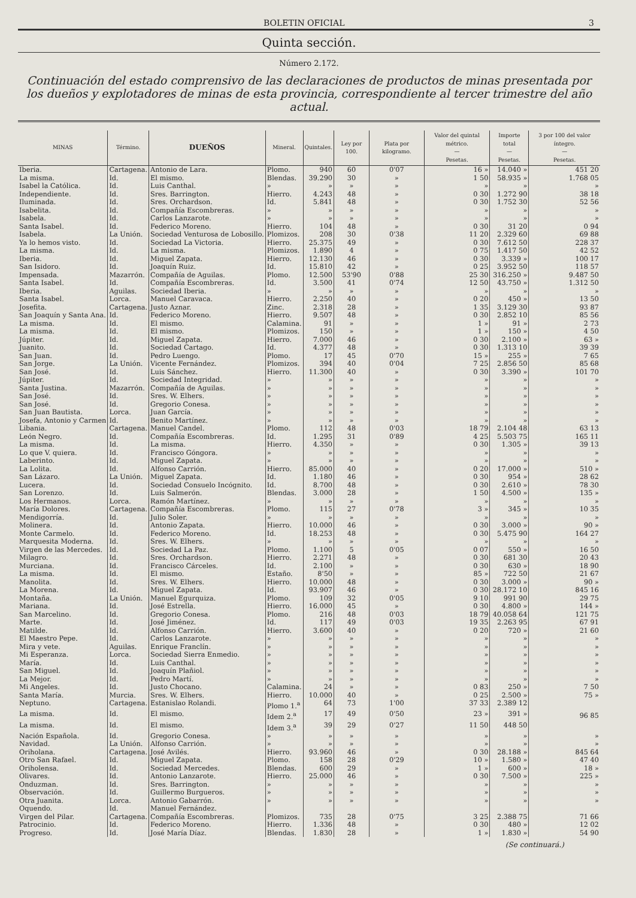BOLETIN OFICIAL 3
Quinta sección.
Número 2.172.
Continuación del estado comprensivo de las declaraciones de productos de minas presentada por los dueños y explotadores de minas de esta provincia, correspondiente al tercer trimestre del año actual.
| MINAS | Término. | DUEÑOS | Mineral. | Quintales. | Ley por 100. | Plata por kilogramo. | Valor del quintal métrico. — Pesetas. | Importe total — Pesetas. | 3 por 100 del valor íntegro. — Pesetas. |
| --- | --- | --- | --- | --- | --- | --- | --- | --- | --- |
| Iberia. | Cartagena. | Antonio de Lara. | Plomo. | 940 | 60 | 0'07 | 16 » | 14.040 » | 451 20 |
| La misma. | Id. | El mismo. | Blendas. | 39.290 | 30 | » | 1 50 | 58.935 » | 1.768 05 |
| Isabel la Católica. | Id. | Luis Canthal. | » | » | » | » | » | » | » |
| Independiente. | Id. | Sres. Barrington. | Hierro. | 4.243 | 48 | » | 0 30 | 1.272 90 | 38 18 |
| Iluminada. | Id. | Sres. Orchardson. | Id. | 5.841 | 48 | » | 0 30 | 1.752 30 | 52 56 |
| Isabelita. | Id. | Compañía Escombreras. | » | » | » | » | » | » | » |
| Isabela. | Id. | Carlos Lanzarote. | » | » | » | » | » | » | » |
| Santa Isabel. | Id. | Federico Moreno. | Hierro. | 104 | 48 | » | 0 30 | 31 20 | 0 94 |
| Isabela. | La Unión. | Sociedad Venturosa de Lobosillo. | Plomizos. | 208 | 30 | 0'38 | 11 20 | 2.329 60 | 69 88 |
| Ya lo hemos visto. | Id. | Sociedad La Victoria. | Hierro. | 25.375 | 49 | » | 0 30 | 7.612 50 | 228 37 |
| La misma. | Id. | La misma. | Plomizos. | 1.890 | 4 | » | 0 75 | 1.417 50 | 42 52 |
| Iberia. | Id. | Miguel Zapata. | Hierro. | 12.130 | 46 | » | 0 30 | 3.339 » | 100 17 |
| San Isidoro. | Id. | Joaquín Ruiz. | Id. | 15.810 | 42 | » | 0 25 | 3.952 50 | 118 57 |
| Impensada. | Mazarrón. | Compañía de Aguilas. | Plomo. | 12.500 | 53'90 | 0'88 | 25 30 | 316.250 » | 9.487 50 |
| Santa Isabel. | Id. | Compañía Escombreras. | Id. | 3.500 | 41 | 0'74 | 12 50 | 43.750 » | 1.312 50 |
| Iberia. | Aguilas. | Sociedad Iberia. | » | » | » | » | » | » | » |
| Santa Isabel. | Lorca. | Manuel Caravaca. | Hierro. | 2.250 | 40 | » | 0 20 | 450 » | 13 50 |
| Josefita. | Cartagena. | Justo Aznar. | Zinc. | 2.318 | 28 | » | 1 35 | 3.129 30 | 93 87 |
| San Joaquín y Santa Ana. | Id. | Federico Moreno. | Hierro. | 9.507 | 48 | » | 0 30 | 2.852 10 | 85 56 |
| La misma. | Id. | El mismo. | Calamina. | 91 | » | » | 1 » | 91 » | 2 73 |
| La misma. | Id. | El mismo. | Plomizos. | 150 | » | » | 1 » | 150 » | 4 50 |
| Júpiter. | Id. | Miguel Zapata. | Hierro. | 7.000 | 46 | » | 0 30 | 2.100 » | 63 » |
| Juanito. | Id. | Sociedad Cartago. | Id. | 4.377 | 48 | » | 0 30 | 1.313 10 | 39 39 |
| San Juan. | Id. | Pedro Luengo. | Plomo. | 17 | 45 | 0'70 | 15 » | 255 » | 7 65 |
| San Jorge. | La Unión. | Vicente Fernández. | Plomizos. | 394 | 40 | 0'04 | 7 25 | 2.856 50 | 85 68 |
| San José. | Id. | Luis Sánchez. | Hierro. | 11.300 | 40 | » | 0 30 | 3.390 » | 101 70 |
| Júpiter. | Id. | Sociedad Integridad. | » | » | » | » | » | » | » |
| Santa Justina. | Mazarrón. | Compañía de Aguilas. | » | » | » | » | » | » | » |
| San José. | Id. | Sres. W. Elhers. | » | » | » | » | » | » | » |
| San José. | Id. | Gregorio Conesa. | » | » | » | » | » | » | » |
| San Juan Bautista. | Lorca. | Juan García. | » | » | » | » | » | » | » |
| Josefa, Antonio y Carmen | Id. | Benito Martínez. | » | » | » | » | » | » | » |
| Libania. | Cartagena. | Manuel Candel. | Plomo. | 112 | 48 | 0'03 | 18 79 | 2.104 48 | 63 13 |
| León Negro. | Id. | Compañía Escombreras. | Id. | 1.295 | 31 | 0'89 | 4 25 | 5.503 75 | 165 11 |
| La misma. | Id. | La misma. | Hierro. | 4.350 | » | » | 0 30 | 1.305 » | 39 13 |
| Lo que V. quiera. | Id. | Francisco Góngora. | » | » | » | » | » | » | » |
| Laberinto. | Id. | Miguel Zapata. | » | » | » | » | » | » | » |
| La Lolita. | Id. | Alfonso Carrión. | Hierro. | 85.000 | 40 | » | 0 20 | 17.000 » | 510 » |
| San Lázaro. | La Unión. | Miguel Zapata. | Id. | 1.180 | 46 | » | 0 30 | 954 » | 28 62 |
| Lucera. | Id. | Sociedad Consuelo Incógnito. | Id. | 8.700 | 48 | » | 0 30 | 2.610 » | 78 30 |
| San Lorenzo. | Id. | Luis Salmerón. | Blendas. | 3.000 | 28 | » | 1 50 | 4.500 » | 135 » |
| Los Hermanos. | Lorca. | Ramón Martínez. | » | » | » | » | » | » | » |
| María Dolores. | Cartagena. | Compañía Escombreras. | Plomo. | 115 | 27 | 0'78 | 3 » | 345 » | 10 35 |
| Mendigorría. | Id. | Julio Soler. | » | » | » | » | » | » | » |
| Molinera. | Id. | Antonio Zapata. | Hierro. | 10.000 | 46 | » | 0 30 | 3.000 » | 90 » |
| Monte Carmelo. | Id. | Federico Moreno. | Id. | 18.253 | 48 | » | 0 30 | 5.475 90 | 164 27 |
| Marquesita Moderna. | Id. | Sres. W. Elhers. | » | » | » | » | » | » | » |
| Virgen de las Mercedes. | Id. | Sociedad La Paz. | Plomo. | 1.100 | 5 | 0'05 | 0 07 | 550 » | 16 50 |
| Milagro. | Id. | Sres. Orchardson. | Hierro. | 2.271 | 48 | » | 0 30 | 681 30 | 20 43 |
| Murciana. | Id. | Francisco Cárceles. | Id. | 2.100 | » | » | 0 30 | 630 » | 18 90 |
| La misma. | Id. | El mismo. | Estaño. | 8'50 | » | » | 85 » | 722 50 | 21 67 |
| Manolita. | Id. | Sres. W. Elhers. | Hierro. | 10.000 | 48 | » | 0 30 | 3.000 » | 90 » |
| La Morena. | Id. | Miguel Zapata. | Id. | 93.907 | 46 | » | 0 30 | 28.172 10 | 845 16 |
| Montaña. | La Unión. | Manuel Egurquiza. | Plomo. | 109 | 32 | 0'05 | 9 10 | 991 90 | 29 75 |
| Mariana. | Id. | José Estrella. | Hierro. | 16.000 | 45 | » | 0 30 | 4.800 » | 144 » |
| San Marcelino. | Id. | Gregorio Conesa. | Plomo. | 216 | 48 | 0'03 | 18 79 | 40.058 64 | 121 75 |
| Marte. | Id. | José Jiménez. | Id. | 117 | 49 | 0'03 | 19 35 | 2.263 95 | 67 91 |
| Matilde. | Id. | Alfonso Carrión. | Hierro. | 3.600 | 40 | » | 0 20 | 720 » | 21 60 |
| El Maestro Pepe. | Id. | Carlos Lanzarote. | » | » | » | » | » | » | » |
| Mira y vete. | Aguilas. | Enrique Franclín. | » | » | » | » | » | » | » |
| Mi Esperanza. | Lorca. | Sociedad Sierra Enmedio. | » | » | » | » | » | » | » |
| María. | Id. | Luis Canthal. | » | » | » | » | » | » | » |
| San Miguel. | Id. | Joaquín Plañiol. | » | » | » | » | » | » | » |
| La Mejor. | Id. | Pedro Martí. | » | » | » | » | » | » | » |
| Mi Angeles. | Id. | Justo Chocano. | Calamina. | 24 | » | » | 0 83 | 250 » | 7 50 |
| Santa María. | Murcia. | Sres. W. Elhers. | Hierro. | 10.000 | 40 | » | 0 25 | 2.500 » | 75 » |
| Neptuno. | Cartagena. | Estanislao Rolandi. | Plomo 1.<sup>a</sup> | 64 | 73 | 1'00 | 37 33 | 2.389 12 | 96 85 |
| La misma. | Id. | El mismo. | Idem 2.<sup>a</sup> | 17 | 49 | 0'50 | 23 » | 391 » | |
| La misma. | Id. | El mismo. | Idem 3.<sup>a</sup> | 39 | 29 | 0'27 | 11 50 | 448 50 | |
| Nación Española. | Id. | Gregorio Conesa. | » | » | » | » | » | » | » |
| Navidad. | La Unión. | Alfonso Carrión. | » | » | » | » | » | » | » |
| Oriholana. | Cartagena. | José Avilés. | Hierro. | 93.960 | 46 | » | 0 30 | 28.188 » | 845 64 |
| Otro San Rafael. | Id. | Miguel Zapata. | Plomo. | 158 | 28 | 0'29 | 10 » | 1.580 » | 47 40 |
| Oriholensa. | Id. | Sociedad Mercedes. | Blendas. | 600 | 29 | » | 1 » | 600 » | 18 » |
| Olivares. | Id. | Antonio Lanzarote. | Hierro. | 25.000 | 46 | » | 0 30 | 7.500 » | 225 » |
| Onduzman. | Id. | Sres. Barrington. | » | » | » | » | » | » | » |
| Observación. | Id. | Guillermo Burgueros. | » | » | » | » | » | » | » |
| Otra Juanita. | Lorca. | Antonio Gabarrón. | » | » | » | » | » | » | » |
| Oquendo. | Id. | Manuel Fernández. | | | | | | | |
| Virgen del Pilar. | Cartagena. | Compañía Escombreras. | Plomizos. | 735 | 28 | 0'75 | 3 25 | 2.388 75 | 71 66 |
| Patrocinio. | Id. | Federico Moreno. | Hierro. | 1.336 | 48 | » | 0 30 | 480 » | 12 02 |
| Progreso. | Id. | José María Díaz. | Blendas. | 1.830 | 28 | » | 1 » | 1.830 » | 54 90 |
(Se continuará.)